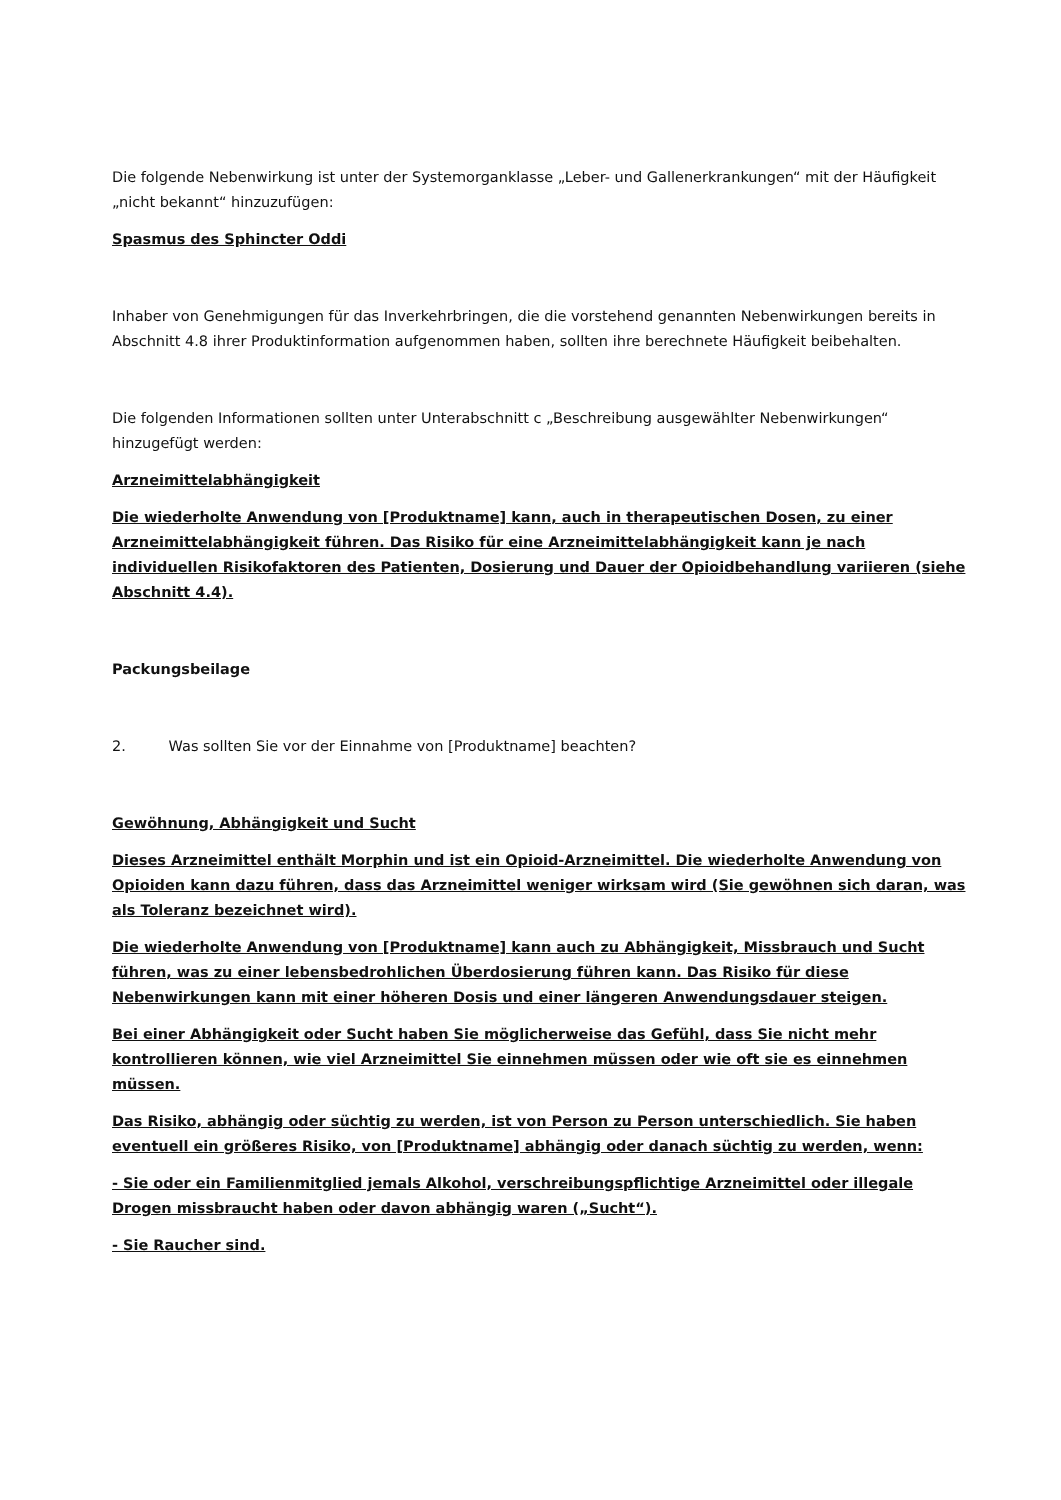Die folgende Nebenwirkung ist unter der Systemorganklasse „Leber- und Gallenerkrankungen“ mit der Häufigkeit „nicht bekannt“ hinzuzufügen:
Spasmus des Sphincter Oddi
Inhaber von Genehmigungen für das Inverkehrbringen, die die vorstehend genannten Nebenwirkungen bereits in Abschnitt 4.8 ihrer Produktinformation aufgenommen haben, sollten ihre berechnete Häufigkeit beibehalten.
Die folgenden Informationen sollten unter Unterabschnitt c „Beschreibung ausgewählter Nebenwirkungen“ hinzugefügt werden:
Arzneimittelabhängigkeit
Die wiederholte Anwendung von [Produktname] kann, auch in therapeutischen Dosen, zu einer Arzneimittelabhängigkeit führen. Das Risiko für eine Arzneimittelabhängigkeit kann je nach individuellen Risikofaktoren des Patienten, Dosierung und Dauer der Opioidbehandlung variieren (siehe Abschnitt 4.4).
Packungsbeilage
2. Was sollten Sie vor der Einnahme von [Produktname] beachten?
Gewöhnung, Abhängigkeit und Sucht
Dieses Arzneimittel enthält Morphin und ist ein Opioid-Arzneimittel. Die wiederholte Anwendung von Opioiden kann dazu führen, dass das Arzneimittel weniger wirksam wird (Sie gewöhnen sich daran, was als Toleranz bezeichnet wird).
Die wiederholte Anwendung von [Produktname] kann auch zu Abhängigkeit, Missbrauch und Sucht führen, was zu einer lebensbedrohlichen Überdosierung führen kann. Das Risiko für diese Nebenwirkungen kann mit einer höheren Dosis und einer längeren Anwendungsdauer steigen.
Bei einer Abhängigkeit oder Sucht haben Sie möglicherweise das Gefühl, dass Sie nicht mehr kontrollieren können, wie viel Arzneimittel Sie einnehmen müssen oder wie oft sie es einnehmen müssen.
Das Risiko, abhängig oder süchtig zu werden, ist von Person zu Person unterschiedlich. Sie haben eventuell ein größeres Risiko, von [Produktname] abhängig oder danach süchtig zu werden, wenn:
- Sie oder ein Familienmitglied jemals Alkohol, verschreibungspflichtige Arzneimittel oder illegale Drogen missbraucht haben oder davon abhängig waren („Sucht“).
- Sie Raucher sind.